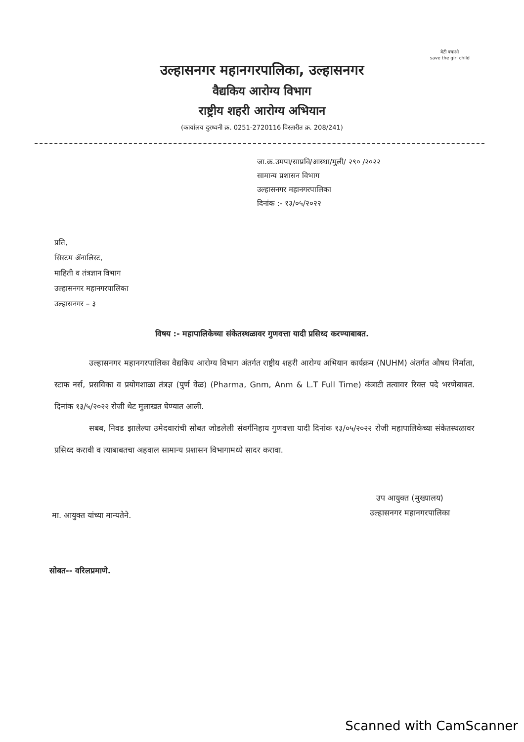बेटी बचाओ
save the girl child
उल्हासनगर महानगरपालिका, उल्हासनगर
वैद्यकिय आरोग्य विभाग
राष्ट्रीय शहरी आरोग्य अभियान
(कार्यालय दुरध्वनी क्र. 0251-2720116 विस्तारीत क्र. 208/241)
जा.क्र.उमपा/साप्रवि/आस्था/मुली/ २९० /२०२२
सामान्य प्रशासन विभाग
उल्हासनगर महानगरपालिका
दिनांक :- १३/०५/२०२२
प्रति,
सिस्टम ॲनालिस्ट,
माहिती व तंत्रज्ञान विभाग
उल्हासनगर महानगरपालिका
उल्हासनगर – ३
विषय :- महापालिकेच्या संकेतस्थळावर गुणवत्ता यादी प्रसिध्द करण्याबाबत.
उल्हासनगर महानगरपालिका वैद्यकिय आरोग्य विभाग अंतर्गत राष्ट्रीय शहरी आरोग्य अभियान कार्यक्रम (NUHM) अंतर्गत औषध निर्माता, स्टाफ नर्स, प्रसविका व प्रयोगशाळा तंत्रज्ञ (पुर्ण वेळ) (Pharma, Gnm, Anm & L.T Full Time) कंत्राटी तत्वावर रिक्त पदे भरणेबाबत. दिनांक १३/५/२०२२ रोजी थेट मुलाखत घेण्यात आली.
सबब, निवड झालेल्या उमेदवारांची सोबत जोडलेली संवर्गनिहाय गुणवत्ता यादी दिनांक १३/०५/२०२२ रोजी महापालिकेच्या संकेतस्थळावर प्रसिध्द करावी व त्याबाबतचा अहवाल सामान्य प्रशासन विभागामध्ये सादर करावा.
मा. आयुक्त यांच्या मान्यतेने.
उप आयुक्त (मुख्यालय)
उल्हासनगर महानगरपालिका
सोबत-- वरिलप्रमाणे.
Scanned with CamScanner